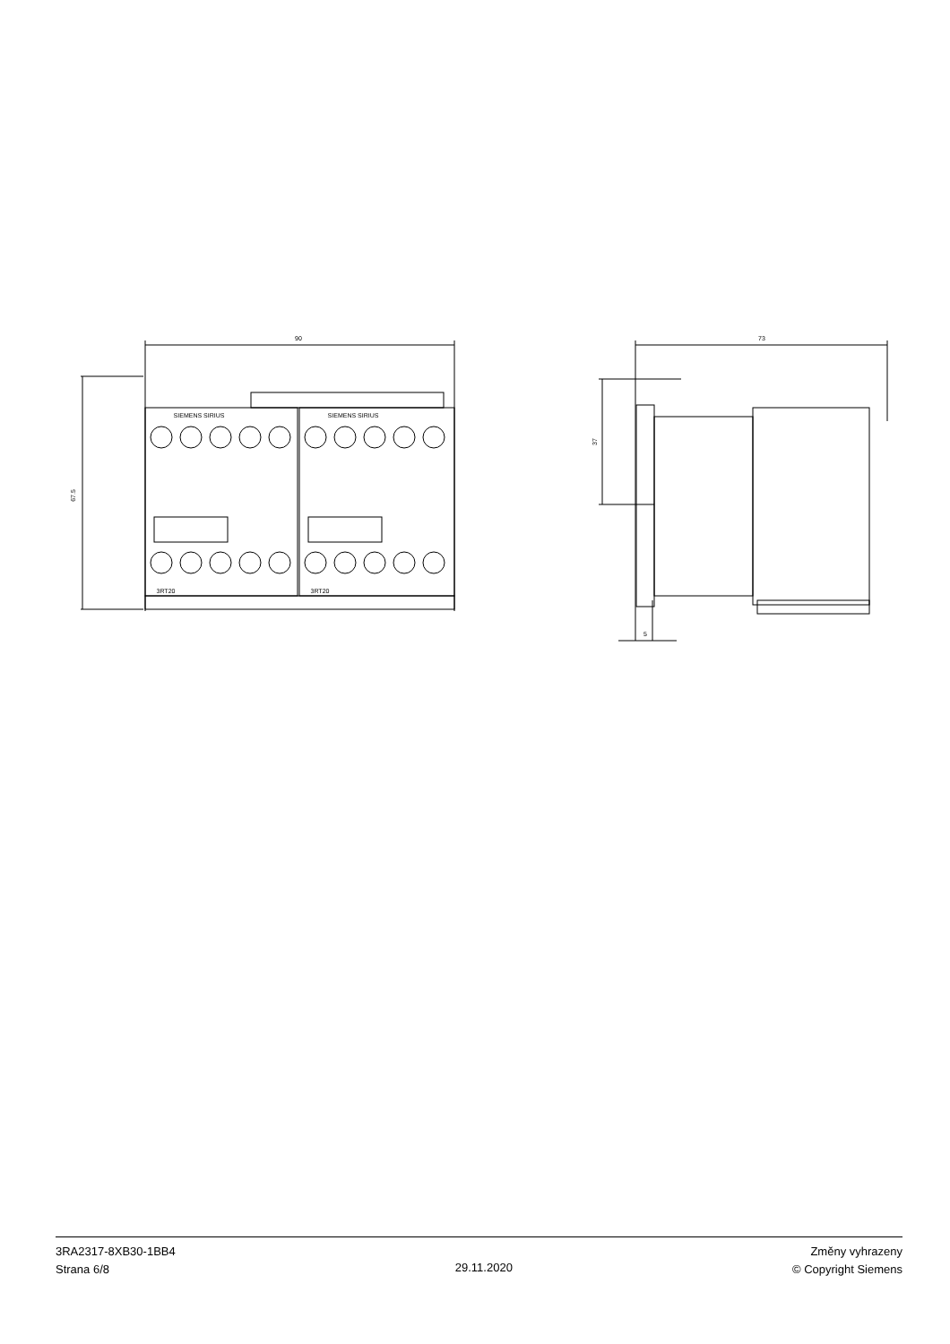90
67.5
SIEMENS SIRIUS
SIEMENS SIRIUS
3RT20
3RT20
73
37
5
3RA2317-8XB30-1BB4
Strana 6/8
29.11.2020
Změny vyhrazeny
© Copyright Siemens